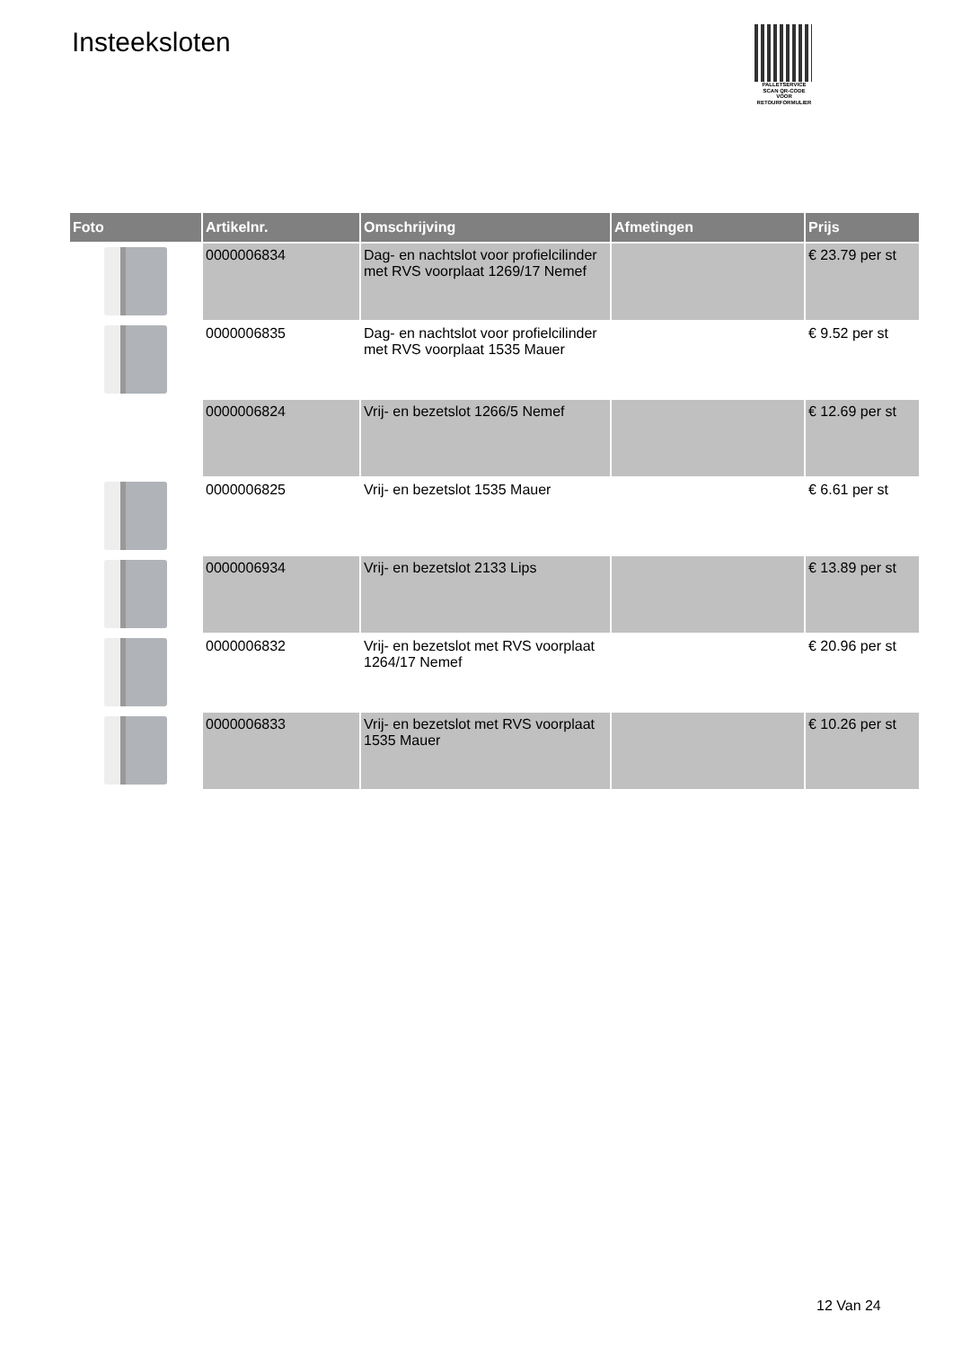Insteeksloten
PALLETSERVICE
SCAN QR-CODE VOOR
RETOURFORMULIER
| Foto | Artikelnr. | Omschrijving | Afmetingen | Prijs |
| --- | --- | --- | --- | --- |
| | 0000006834 | Dag- en nachtslot voor profielcilinder met RVS voorplaat 1269/17 Nemef | | € 23.79 per st |
| | 0000006835 | Dag- en nachtslot voor profielcilinder met RVS voorplaat 1535 Mauer | | € 9.52 per st |
| | 0000006824 | Vrij- en bezetslot 1266/5 Nemef | | € 12.69 per st |
| | 0000006825 | Vrij- en bezetslot 1535 Mauer | | € 6.61 per st |
| | 0000006934 | Vrij- en bezetslot 2133 Lips | | € 13.89 per st |
| | 0000006832 | Vrij- en bezetslot met RVS voorplaat 1264/17 Nemef | | € 20.96 per st |
| | 0000006833 | Vrij- en bezetslot met RVS voorplaat 1535 Mauer | | € 10.26 per st |
12 Van 24